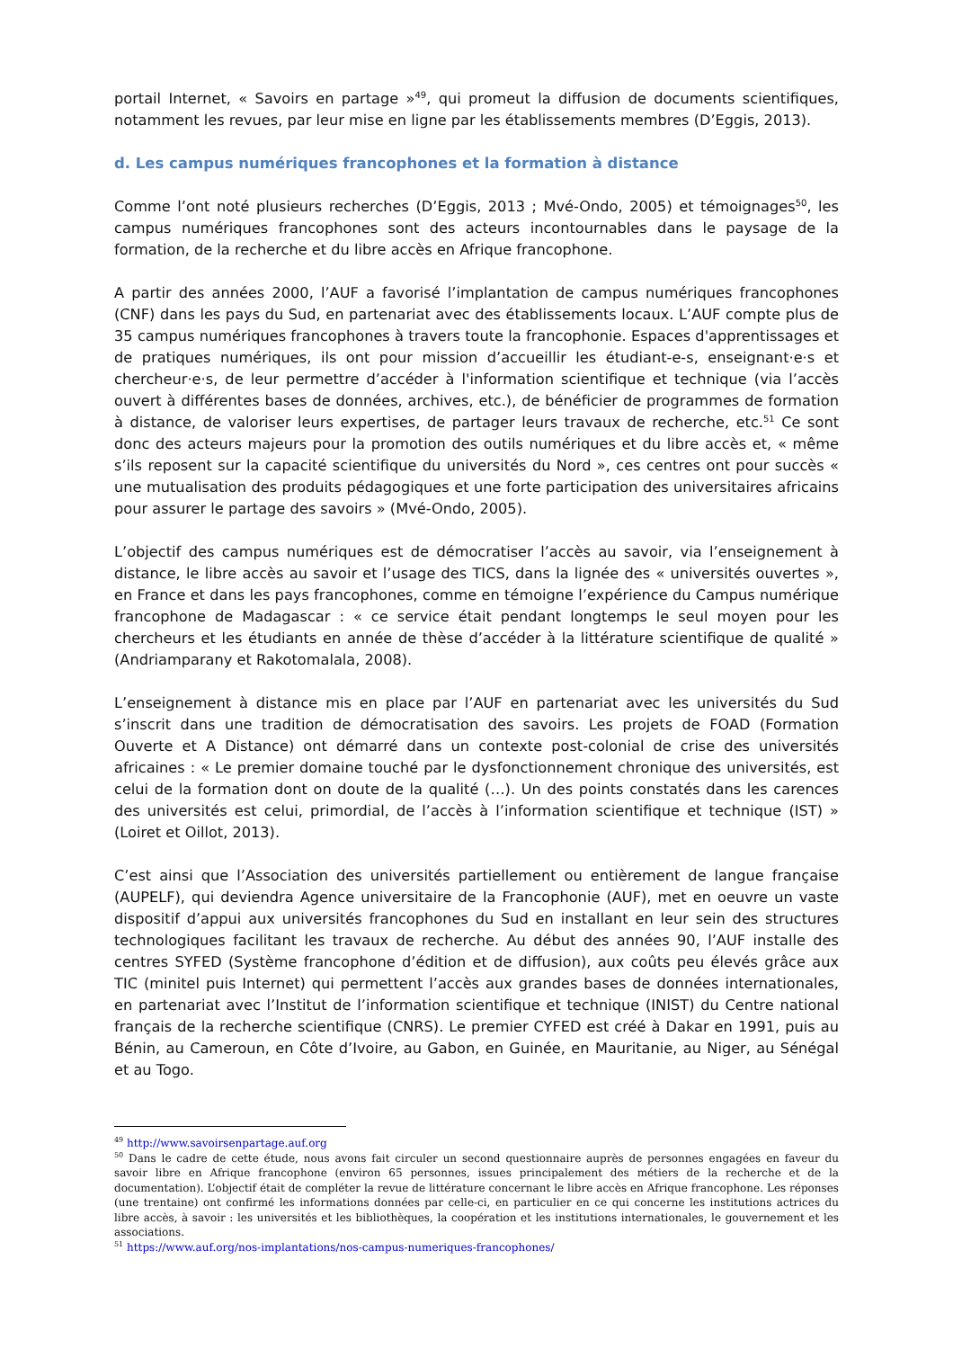portail Internet, « Savoirs en partage »<sup>49</sup>, qui promeut la diffusion de documents scientifiques, notamment les revues, par leur mise en ligne par les établissements membres (D’Eggis, 2013).
d. Les campus numériques francophones et la formation à distance
Comme l’ont noté plusieurs recherches (D’Eggis, 2013 ; Mvé-Ondo, 2005) et témoignages<sup>50</sup>, les campus numériques francophones sont des acteurs incontournables dans le paysage de la formation, de la recherche et du libre accès en Afrique francophone.
A partir des années 2000, l’AUF a favorisé l’implantation de campus numériques francophones (CNF) dans les pays du Sud, en partenariat avec des établissements locaux. L’AUF compte plus de 35 campus numériques francophones à travers toute la francophonie. Espaces d'apprentissages et de pratiques numériques, ils ont pour mission d’accueillir les étudiant-e-s, enseignant·e·s et chercheur·e·s, de leur permettre d’accéder à l'information scientifique et technique (via l’accès ouvert à différentes bases de données, archives, etc.), de bénéficier de programmes de formation à distance, de valoriser leurs expertises, de partager leurs travaux de recherche, etc.<sup>51</sup> Ce sont donc des acteurs majeurs pour la promotion des outils numériques et du libre accès et, « même s’ils reposent sur la capacité scientifique du universités du Nord », ces centres ont pour succès « une mutualisation des produits pédagogiques et une forte participation des universitaires africains pour assurer le partage des savoirs » (Mvé-Ondo, 2005).
L’objectif des campus numériques est de démocratiser l’accès au savoir, via l’enseignement à distance, le libre accès au savoir et l’usage des TICS, dans la lignée des « universités ouvertes », en France et dans les pays francophones, comme en témoigne l’expérience du Campus numérique francophone de Madagascar : « ce service était pendant longtemps le seul moyen pour les chercheurs et les étudiants en année de thèse d’accéder à la littérature scientifique de qualité » (Andriamparany et Rakotomalala, 2008).
L’enseignement à distance mis en place par l’AUF en partenariat avec les universités du Sud s’inscrit dans une tradition de démocratisation des savoirs. Les projets de FOAD (Formation Ouverte et A Distance) ont démarré dans un contexte post-colonial de crise des universités africaines : « Le premier domaine touché par le dysfonctionnement chronique des universités, est celui de la formation dont on doute de la qualité (…). Un des points constatés dans les carences des universités est celui, primordial, de l’accès à l’information scientifique et technique (IST) » (Loiret et Oillot, 2013).
C’est ainsi que l’Association des universités partiellement ou entièrement de langue française (AUPELF), qui deviendra Agence universitaire de la Francophonie (AUF), met en oeuvre un vaste dispositif d’appui aux universités francophones du Sud en installant en leur sein des structures technologiques facilitant les travaux de recherche. Au début des années 90, l’AUF installe des centres SYFED (Système francophone d’édition et de diffusion), aux coûts peu élevés grâce aux TIC (minitel puis Internet) qui permettent l’accès aux grandes bases de données internationales, en partenariat avec l’Institut de l’information scientifique et technique (INIST) du Centre national français de la recherche scientifique (CNRS). Le premier CYFED est créé à Dakar en 1991, puis au Bénin, au Cameroun, en Côte d’Ivoire, au Gabon, en Guinée, en Mauritanie, au Niger, au Sénégal et au Togo.
<sup>49</sup> http://www.savoirsenpartage.auf.org
<sup>50</sup> Dans le cadre de cette étude, nous avons fait circuler un second questionnaire auprès de personnes engagées en faveur du savoir libre en Afrique francophone (environ 65 personnes, issues principalement des métiers de la recherche et de la documentation). L’objectif était de compléter la revue de littérature concernant le libre accès en Afrique francophone. Les réponses (une trentaine) ont confirmé les informations données par celle-ci, en particulier en ce qui concerne les institutions actrices du libre accès, à savoir : les universités et les bibliothèques, la coopération et les institutions internationales, le gouvernement et les associations.
<sup>51</sup> https://www.auf.org/nos-implantations/nos-campus-numeriques-francophones/